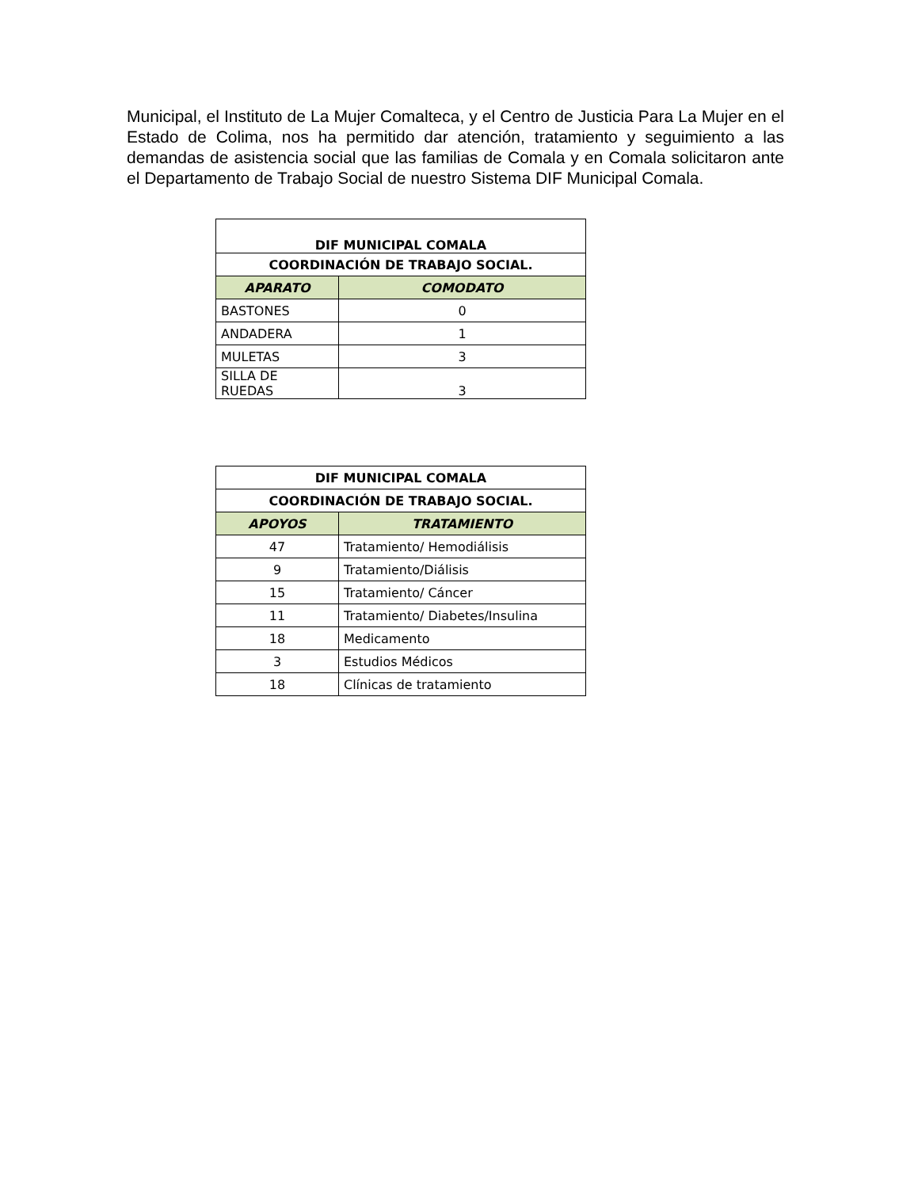Municipal, el Instituto de La Mujer Comalteca, y el Centro de Justicia Para La Mujer en el Estado de Colima, nos ha permitido dar atención, tratamiento y seguimiento a las demandas de asistencia social que las familias de Comala y en Comala solicitaron ante el Departamento de Trabajo Social de nuestro Sistema DIF Municipal Comala.
| DIF MUNICIPAL COMALA | |
| --- | --- |
| COORDINACIÓN DE TRABAJO SOCIAL. | |
| APARATO | COMODATO |
| BASTONES | 0 |
| ANDADERA | 1 |
| MULETAS | 3 |
| SILLA DE RUEDAS | 3 |
| DIF MUNICIPAL COMALA | |
| --- | --- |
| COORDINACIÓN DE TRABAJO SOCIAL. | |
| APOYOS | TRATAMIENTO |
| 47 | Tratamiento/ Hemodiálisis |
| 9 | Tratamiento/Diálisis |
| 15 | Tratamiento/ Cáncer |
| 11 | Tratamiento/ Diabetes/Insulina |
| 18 | Medicamento |
| 3 | Estudios Médicos |
| 18 | Clínicas de tratamiento |